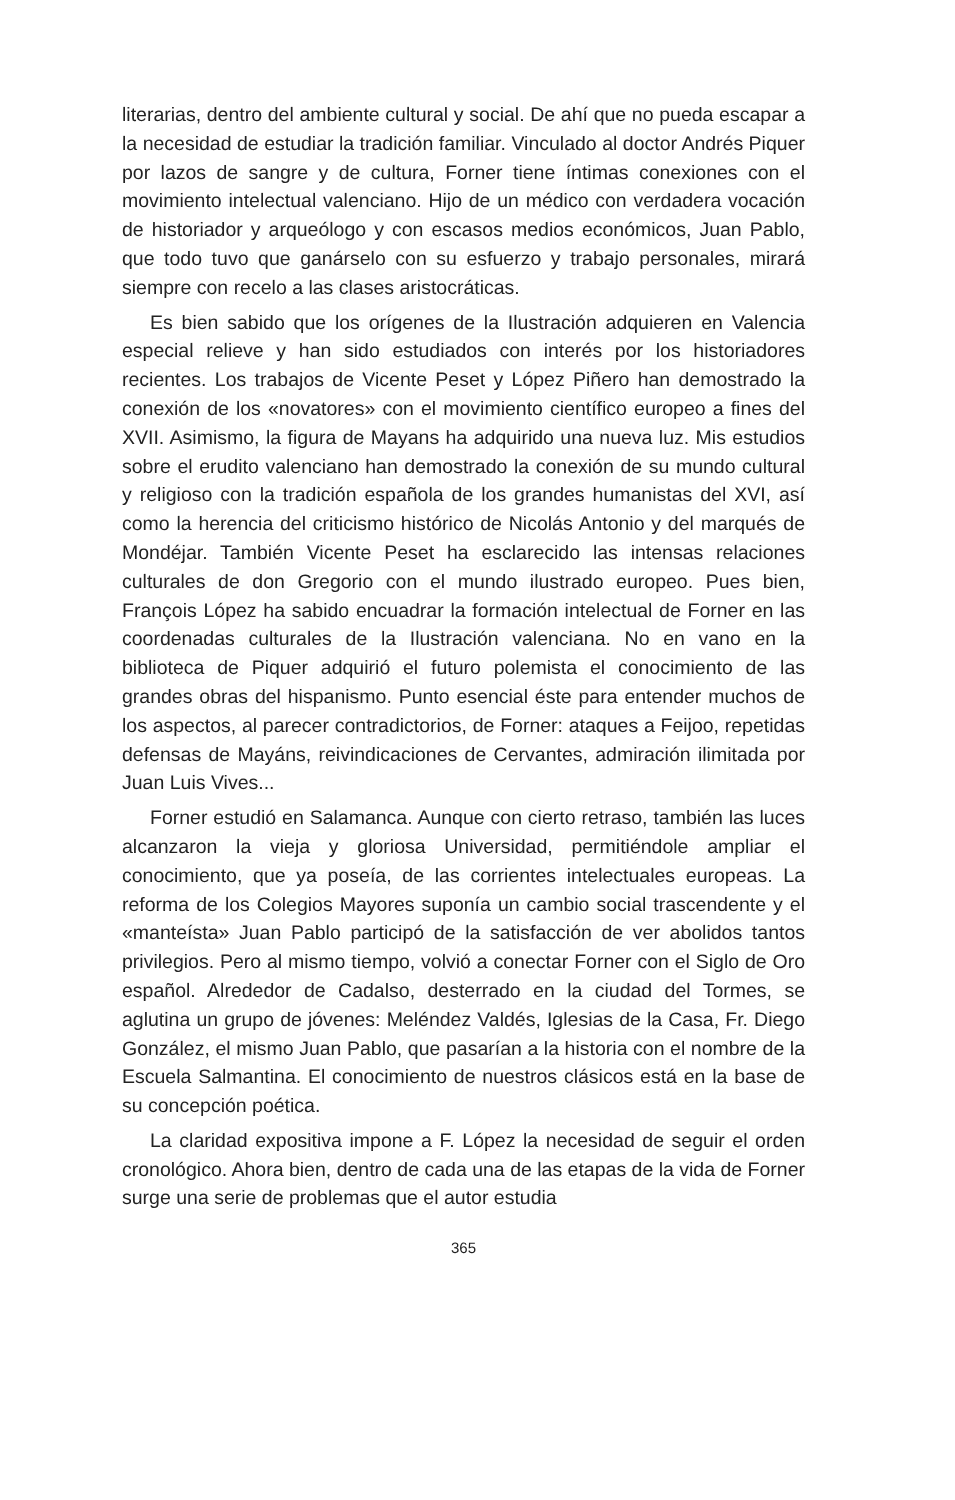literarias, dentro del ambiente cultural y social. De ahí que no pueda escapar a la necesidad de estudiar la tradición familiar. Vinculado al doctor Andrés Piquer por lazos de sangre y de cultura, Forner tiene íntimas conexiones con el movimiento intelectual valenciano. Hijo de un médico con verdadera vocación de historiador y arqueólogo y con escasos medios económicos, Juan Pablo, que todo tuvo que ganárselo con su esfuerzo y trabajo personales, mirará siempre con recelo a las clases aristocráticas.
Es bien sabido que los orígenes de la Ilustración adquieren en Valencia especial relieve y han sido estudiados con interés por los historiadores recientes. Los trabajos de Vicente Peset y López Piñero han demostrado la conexión de los «novatores» con el movimiento científico europeo a fines del XVII. Asimismo, la figura de Mayans ha adquirido una nueva luz. Mis estudios sobre el erudito valenciano han demostrado la conexión de su mundo cultural y religioso con la tradición española de los grandes humanistas del XVI, así como la herencia del criticismo histórico de Nicolás Antonio y del marqués de Mondéjar. También Vicente Peset ha esclarecido las intensas relaciones culturales de don Gregorio con el mundo ilustrado europeo. Pues bien, François López ha sabido encuadrar la formación intelectual de Forner en las coordenadas culturales de la Ilustración valenciana. No en vano en la biblioteca de Piquer adquirió el futuro polemista el conocimiento de las grandes obras del hispanismo. Punto esencial éste para entender muchos de los aspectos, al parecer contradictorios, de Forner: ataques a Feijoo, repetidas defensas de Mayáns, reivindicaciones de Cervantes, admiración ilimitada por Juan Luis Vives...
Forner estudió en Salamanca. Aunque con cierto retraso, también las luces alcanzaron la vieja y gloriosa Universidad, permitiéndole ampliar el conocimiento, que ya poseía, de las corrientes intelectuales europeas. La reforma de los Colegios Mayores suponía un cambio social trascendente y el «manteísta» Juan Pablo participó de la satisfacción de ver abolidos tantos privilegios. Pero al mismo tiempo, volvió a conectar Forner con el Siglo de Oro español. Alrededor de Cadalso, desterrado en la ciudad del Tormes, se aglutina un grupo de jóvenes: Meléndez Valdés, Iglesias de la Casa, Fr. Diego González, el mismo Juan Pablo, que pasarían a la historia con el nombre de la Escuela Salmantina. El conocimiento de nuestros clásicos está en la base de su concepción poética.
La claridad expositiva impone a F. López la necesidad de seguir el orden cronológico. Ahora bien, dentro de cada una de las etapas de la vida de Forner surge una serie de problemas que el autor estudia
365